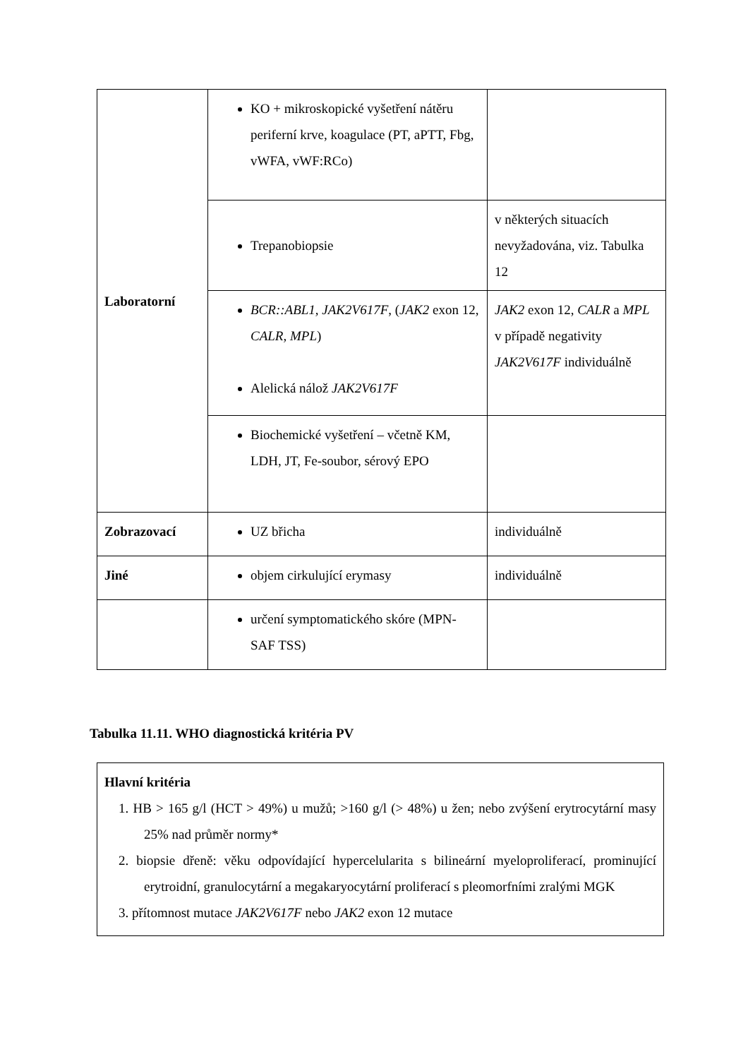| Laboratorní | KO + mikroskopické vyšetření nátěru periferní krve, koagulace (PT, aPTT, Fbg, vWFA, vWF:RCo) | |
| | Trepanobiopsie | v některých situacích nevyžadována, viz. Tabulka 12 |
| | BCR::ABL1, JAK2V617F , ( JAK2 exon 12, CALR, MPL ) Alelická nálož JAK2V617F | JAK2 exon 12, CALR a MPL v případě negativity JAK2V617F individuálně |
| | Biochemické vyšetření – včetně KM, LDH, JT, Fe-soubor, sérový EPO | |
| Zobrazovací | UZ břicha | individuálně |
| Jiné | objem cirkulující erymasy | individuálně |
| | určení symptomatického skóre (MPN-SAF TSS) | |
Tabulka 11.11. WHO diagnostická kritéria PV
Hlavní kritéria
1. HB > 165 g/l (HCT > 49%) u mužů; >160 g/l (> 48%) u žen; nebo zvýšení erytrocytární masy 25% nad průměr normy*
2. biopsie dřeně: věku odpovídající hypercelularita s bilineární myeloproliferací, prominující erytroidní, granulocytární a megakaryocytární proliferací s pleomorfními zralými MGK
3. přítomnost mutace JAK2V617F nebo JAK2 exon 12 mutace